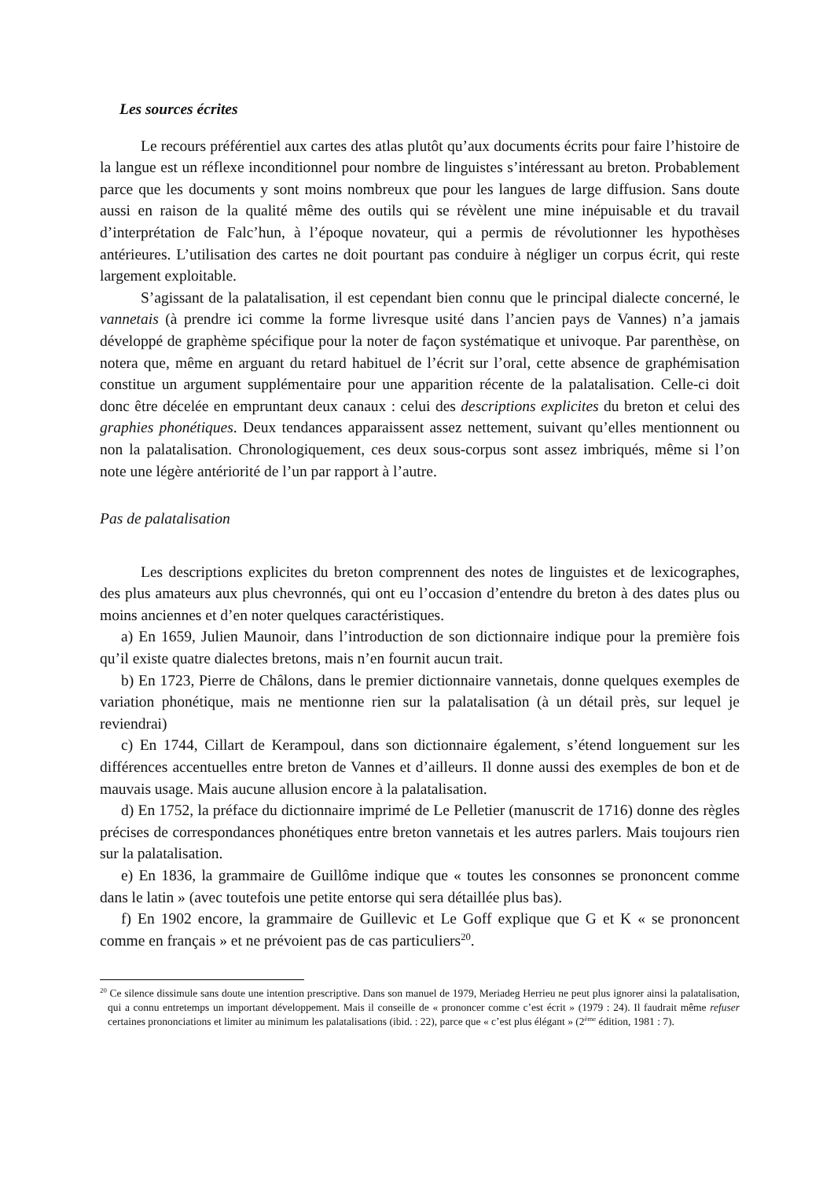Les sources écrites
Le recours préférentiel aux cartes des atlas plutôt qu’aux documents écrits pour faire l’histoire de la langue est un réflexe inconditionnel pour nombre de linguistes s’intéressant au breton. Probablement parce que les documents y sont moins nombreux que pour les langues de large diffusion. Sans doute aussi en raison de la qualité même des outils qui se révèlent une mine inépuisable et du travail d’interprétation de Falc’hun, à l’époque novateur, qui a permis de révolutionner les hypothèses antérieures. L’utilisation des cartes ne doit pourtant pas conduire à négliger un corpus écrit, qui reste largement exploitable.
S’agissant de la palatalisation, il est cependant bien connu que le principal dialecte concerné, le vannetais (à prendre ici comme la forme livresque usité dans l’ancien pays de Vannes) n’a jamais développé de graphème spécifique pour la noter de façon systématique et univoque. Par parenthèse, on notera que, même en arguant du retard habituel de l’écrit sur l’oral, cette absence de graphémisation constitue un argument supplémentaire pour une apparition récente de la palatalisation. Celle-ci doit donc être décelée en empruntant deux canaux : celui des descriptions explicites du breton et celui des graphies phonétiques. Deux tendances apparaissent assez nettement, suivant qu’elles mentionnent ou non la palatalisation. Chronologiquement, ces deux sous-corpus sont assez imbriqués, même si l’on note une légère antériorité de l’un par rapport à l’autre.
Pas de palatalisation
Les descriptions explicites du breton comprennent des notes de linguistes et de lexicographes, des plus amateurs aux plus chevronnés, qui ont eu l’occasion d’entendre du breton à des dates plus ou moins anciennes et d’en noter quelques caractéristiques.
a) En 1659, Julien Maunoir, dans l’introduction de son dictionnaire indique pour la première fois qu’il existe quatre dialectes bretons, mais n’en fournit aucun trait.
b) En 1723, Pierre de Châlons, dans le premier dictionnaire vannetais, donne quelques exemples de variation phonétique, mais ne mentionne rien sur la palatalisation (à un détail près, sur lequel je reviendrai)
c) En 1744, Cillart de Kerampoul, dans son dictionnaire également, s’étend longuement sur les différences accentuelles entre breton de Vannes et d’ailleurs. Il donne aussi des exemples de bon et de mauvais usage. Mais aucune allusion encore à la palatalisation.
d) En 1752, la préface du dictionnaire imprimé de Le Pelletier (manuscrit de 1716) donne des règles précises de correspondances phonétiques entre breton vannetais et les autres parlers. Mais toujours rien sur la palatalisation.
e) En 1836, la grammaire de Guillôme indique que « toutes les consonnes se prononcent comme dans le latin » (avec toutefois une petite entorse qui sera détaillée plus bas).
f) En 1902 encore, la grammaire de Guillevic et Le Goff explique que G et K « se prononcent comme en français » et ne prévoient pas de cas particuliers<sup>20</sup>.
<sup>20</sup> Ce silence dissimule sans doute une intention prescriptive. Dans son manuel de 1979, Meriadeg Herrieu ne peut plus ignorer ainsi la palatalisation, qui a connu entretemps un important développement. Mais il conseille de « prononcer comme c’est écrit » (1979 : 24). Il faudrait même refuser certaines prononciations et limiter au minimum les palatalisations (ibid. : 22), parce que « c’est plus élégant » (2<sup>ème</sup> édition, 1981 : 7).